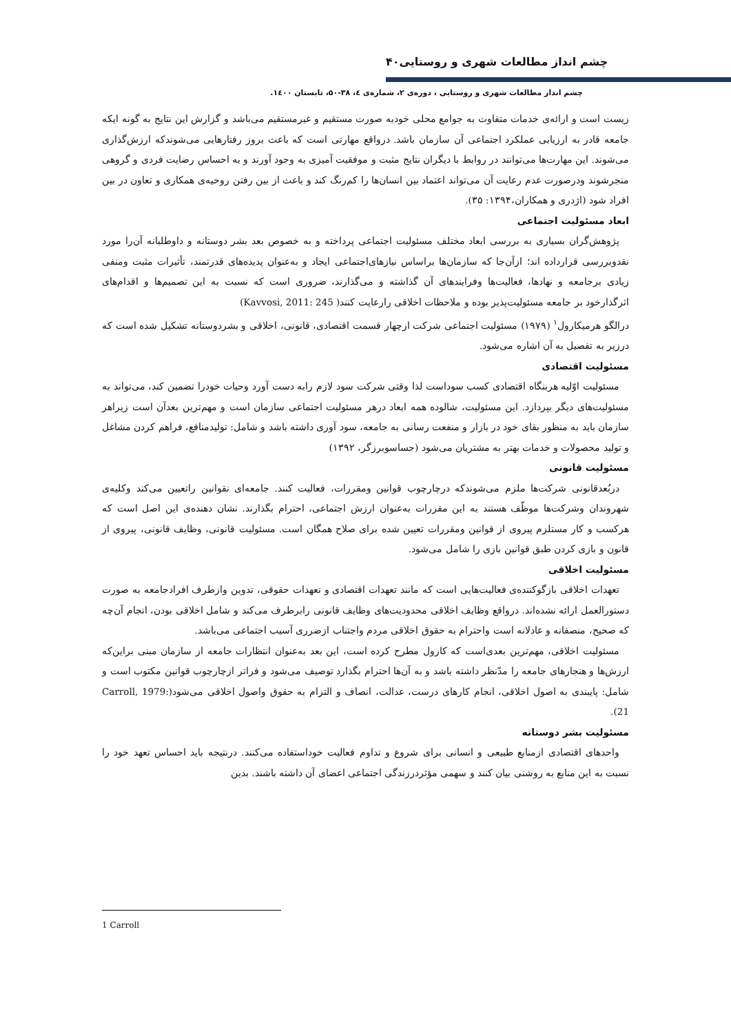۴۰چشم انداز مطالعات شهری و روستایی
چشم انداز مطالعات شهری و روستایی ، دوره‌ی ۲، شماره‌ی ٤، ۳۸-۵۰، تابستان ۱٤۰۰.
زیست است و ارائه‌ی خدمات متفاوت به جوامع محلی خودبه صورت مستقیم و غیرمستقیم می‌باشد و گزارش این نتایج به گونه ایکه جامعه قادر به ارزیابی عملکرد اجتماعی آن سازمان باشد. درواقع مهارتی است که باعث بروز رفتارهایی می‌شوندکه ارزش‌گذاری می‌شوند. این مهارت‌ها می‌توانند در روابط با دیگران نتایج مثبت و موفقیت آمیزی به وجود آورند و به احساس رضایت فردی و گروهی منجرشوند ودرصورت عدم رعایت آن می‌تواند اعتماد بین انسان‌ها را کم‌رنگ کند و باعث از بین رفتن روحیه‌ی همکاری و تعاون در بین افراد شود (اژدری و همکاران،۱۳۹۴: ۳۵).
ابعاد مسئولیت اجتماعی
پژوهش‌گران بسیاری به بررسی ابعاد مختلف مسئولیت اجتماعی پرداخته و به خصوص بعد بشر دوستانه و داوطلبانه آن‌را مورد نقدوبررسی قرارداده اند؛ ازآن‌جا که سازمان‌ها براساس نیازهای‌اجتماعی ایجاد و به‌عنوان پدیده‌های قدرتمند، تأثیرات مثبت ومنفی زیادی برجامعه و نهادها، فعالیت‌ها وفرایندهای آن گذاشته و می‌گذارند، ضروری است که نسبت به این تصمیم‌ها و اقدام‌های اثرگذارخود بر جامعه مسئولیت‌پذیر بوده و ملاحظات اخلاقی رارعایت کنند( Kavvosi, 2011: 245)
درالگو هرمیکارول<sup>۱</sup> (۱۹۷۹) مسئولیت اجتماعی شرکت ازچهار قسمت اقتصادی، قانونی، اخلاقی و بشردوستانه تشکیل شده است که درزیر به تفصیل به آن اشاره می‌شود.
مسئولیت اقتصادی
مسئولیت اوّلیه هربنگاه اقتصادی کسب سوداست لذا وقتی شرکت سود لازم رابه دست آورد وحیات خودرا تضمین کند، می‌تواند به مسئولیت‌های دیگر بپردازد. این مسئولیت، شالوده همه ابعاد درهر مسئولیت اجتماعی سازمان است و مهم‌ترین بعدآن است زیراهر سازمان باید به منظور بقای خود در بازار و منفعت رسانی به جامعه، سود آوری داشته باشد و شامل: تولیدمنافع، فراهم کردن مشاغل و تولید محصولات و خدمات بهتر به مشتریان می‌شود (حساسوبرزگر، ۱۳۹۲)
مسئولیت قانونی
دربُعدقانونی شرکت‌ها ملزم می‌شوندکه درچارچوب قوانین ومقررات، فعالیت کنند. جامعه‌ای نقوانین راتعیین می‌کند وکلیه‌ی شهروندان وشرکت‌ها موظّف هستند به این مقررات به‌عنوان ارزش اجتماعی، احترام بگذارند. نشان دهنده‌ی این اصل است که هرکسب و کار مستلزم پیروی از قوانین ومقررات تعیین شده برای صلاح همگان است. مسئولیت قانونی، وظایف قانونی، پیروی از قانون و بازی کردن طبق قوانین بازی را شامل می‌شود.
مسئولیت اخلاقی
تعهدات اخلاقی بازگوکننده‌ی فعالیت‌هایی است که مانند تعهدات اقتصادی و تعهدات حقوقی، تدوین وازطرف افرادجامعه به صورت دستورالعمل ارائه نشده‌اند. درواقع وظایف اخلاقی محدودیت‌های وظایف قانونی رابرطرف می‌کند و شامل اخلاقی بودن، انجام آن‌چه که صحیح، منصفانه و عادلانه است واحترام به حقوق اخلاقی مردم واجتناب ازضرری آسیب اجتماعی می‌باشد.
مسئولیت اخلاقی، مهم‌ترین بعدی‌است که کارول مطرح کرده است، این بعد به‌عنوان انتظارات جامعه از سازمان مبنی براین‌که ارزش‌ها و هنجارهای جامعه را مدّنظر داشته باشد و به آن‌ها احترام بگذارد توصیف می‌شود و فراتر ازچارچوب قوانین مکتوب است و شامل: پایبندی به اصول اخلاقی، انجام کارهای درست، عدالت، انصاف و التزام به حقوق واصول اخلاقی می‌شود(Carroll, 1979: 21).
مسئولیت بشر دوستانه
واحدهای اقتصادی ازمنابع طبیعی و انسانی برای شروع و تداوم فعالیت خوداستفاده می‌کنند. درنتیجه باید احساس تعهد خود را نسبت به این منابع به روشنی بیان کنند و سهمی مؤثردرزندگی اجتماعی اعضای آن داشته باشند. بدین
1 Carroll